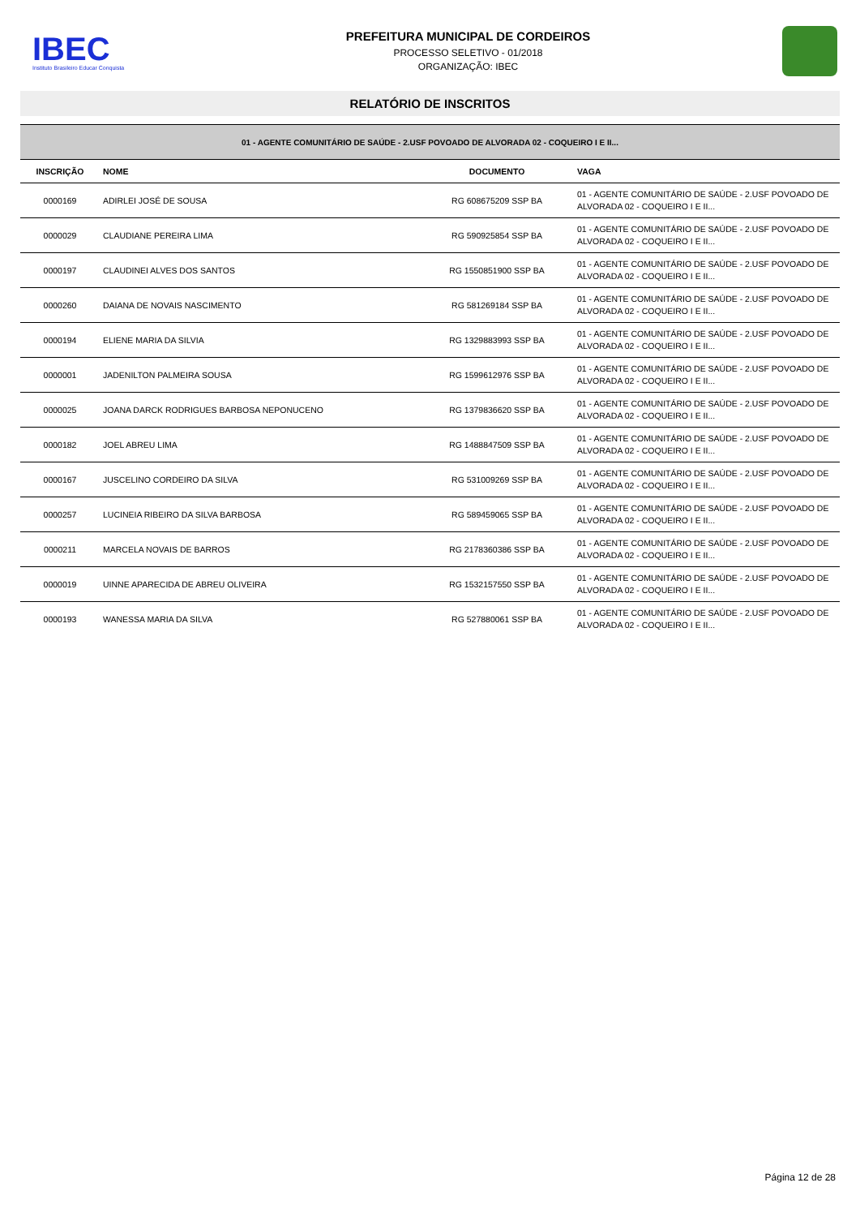IBEC
Instituto Brasileiro Educar Conquista
PREFEITURA MUNICIPAL DE CORDEIROS
PROCESSO SELETIVO - 01/2018
ORGANIZAÇÃO: IBEC
RELATÓRIO DE INSCRITOS
| 01 - AGENTE COMUNITÁRIO DE SAÚDE - 2.USF POVOADO DE ALVORADA 02 - COQUEIRO I E II... | | | |
| INSCRIÇÃO | NOME | DOCUMENTO | VAGA |
| 0000169 | ADIRLEI JOSÉ DE SOUSA | RG 608675209 SSP BA | 01 - AGENTE COMUNITÁRIO DE SAÚDE - 2.USF POVOADO DE ALVORADA 02 - COQUEIRO I E II... |
| 0000029 | CLAUDIANE PEREIRA LIMA | RG 590925854 SSP BA | 01 - AGENTE COMUNITÁRIO DE SAÚDE - 2.USF POVOADO DE ALVORADA 02 - COQUEIRO I E II... |
| 0000197 | CLAUDINEI ALVES DOS SANTOS | RG 1550851900 SSP BA | 01 - AGENTE COMUNITÁRIO DE SAÚDE - 2.USF POVOADO DE ALVORADA 02 - COQUEIRO I E II... |
| 0000260 | DAIANA DE NOVAIS NASCIMENTO | RG 581269184 SSP BA | 01 - AGENTE COMUNITÁRIO DE SAÚDE - 2.USF POVOADO DE ALVORADA 02 - COQUEIRO I E II... |
| 0000194 | ELIENE MARIA DA SILVIA | RG 1329883993 SSP BA | 01 - AGENTE COMUNITÁRIO DE SAÚDE - 2.USF POVOADO DE ALVORADA 02 - COQUEIRO I E II... |
| 0000001 | JADENILTON PALMEIRA SOUSA | RG 1599612976 SSP BA | 01 - AGENTE COMUNITÁRIO DE SAÚDE - 2.USF POVOADO DE ALVORADA 02 - COQUEIRO I E II... |
| 0000025 | JOANA DARCK RODRIGUES BARBOSA NEPONUCENO | RG 1379836620 SSP BA | 01 - AGENTE COMUNITÁRIO DE SAÚDE - 2.USF POVOADO DE ALVORADA 02 - COQUEIRO I E II... |
| 0000182 | JOEL ABREU LIMA | RG 1488847509 SSP BA | 01 - AGENTE COMUNITÁRIO DE SAÚDE - 2.USF POVOADO DE ALVORADA 02 - COQUEIRO I E II... |
| 0000167 | JUSCELINO CORDEIRO DA SILVA | RG 531009269 SSP BA | 01 - AGENTE COMUNITÁRIO DE SAÚDE - 2.USF POVOADO DE ALVORADA 02 - COQUEIRO I E II... |
| 0000257 | LUCINEIA RIBEIRO DA SILVA BARBOSA | RG 589459065 SSP BA | 01 - AGENTE COMUNITÁRIO DE SAÚDE - 2.USF POVOADO DE ALVORADA 02 - COQUEIRO I E II... |
| 0000211 | MARCELA NOVAIS DE BARROS | RG 2178360386 SSP BA | 01 - AGENTE COMUNITÁRIO DE SAÚDE - 2.USF POVOADO DE ALVORADA 02 - COQUEIRO I E II... |
| 0000019 | UINNE APARECIDA DE ABREU OLIVEIRA | RG 1532157550 SSP BA | 01 - AGENTE COMUNITÁRIO DE SAÚDE - 2.USF POVOADO DE ALVORADA 02 - COQUEIRO I E II... |
| 0000193 | WANESSA MARIA DA SILVA | RG 527880061 SSP BA | 01 - AGENTE COMUNITÁRIO DE SAÚDE - 2.USF POVOADO DE ALVORADA 02 - COQUEIRO I E II... |
Página 12 de 28